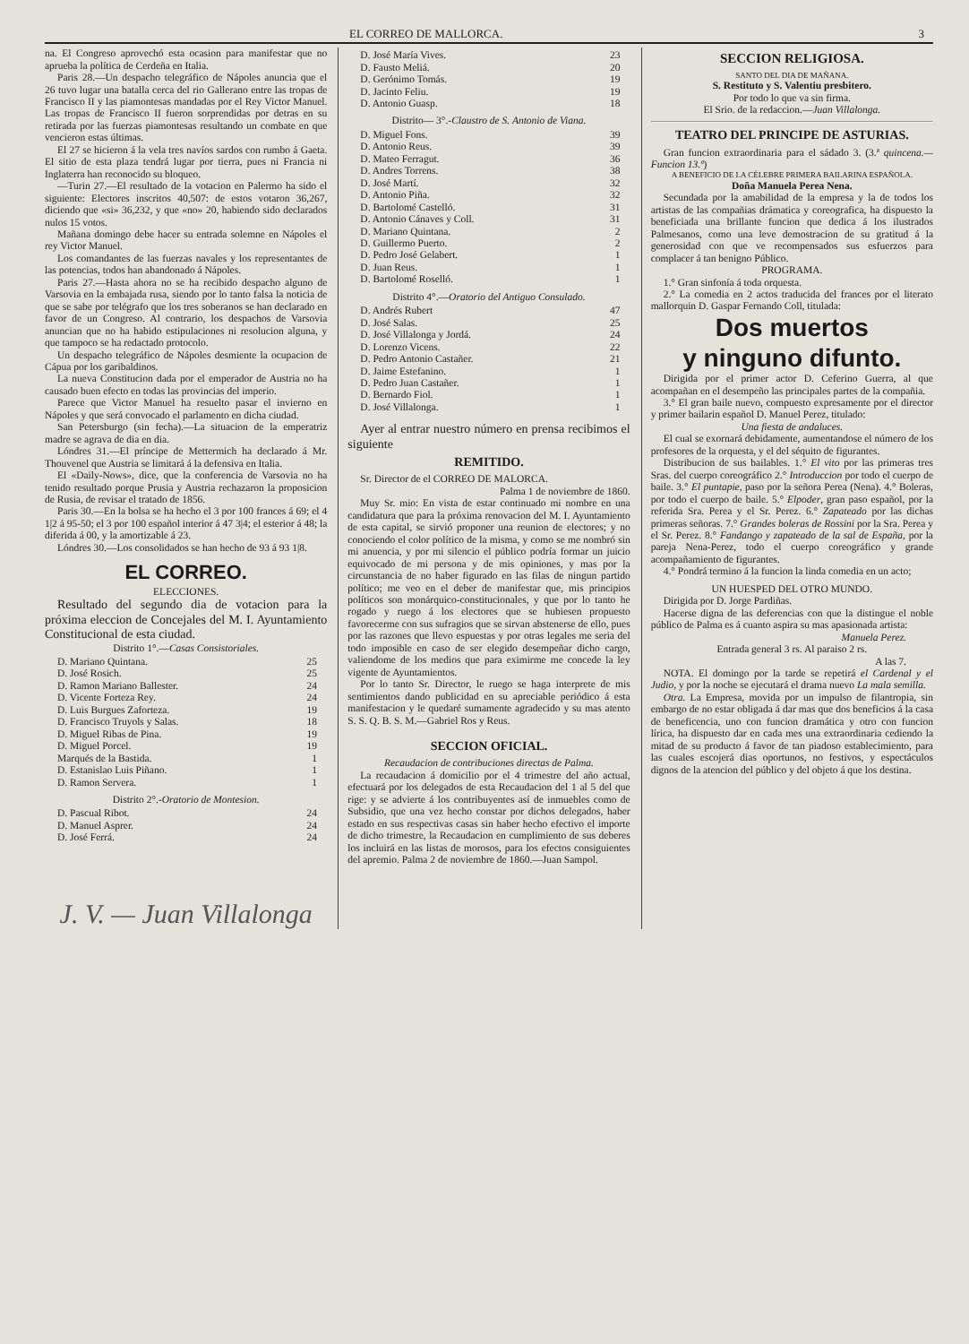EL CORREO DE MALLORCA. 3
na. El Congreso aprovechó esta ocasion para manifestar que no aprueba la política de Cerdeña en Italia.
Paris 28.—Un despacho telegráfico de Nápoles anuncia que el 26 tuvo lugar una batalla cerca del rio Gallerano entre las tropas de Francisco II y las piamontesas mandadas por el Rey Victor Manuel. Las tropas de Francisco II fueron sorprendidas por detras en su retirada por las fuerzas piamontesas resultando un combate en que vencieron estas últimas.
El 27 se hicieron á la vela tres navíos sardos con rumbo á Gaeta. El sitio de esta plaza tendrá lugar por tierra, pues ni Francia ni Inglaterra han reconocido su bloqueo.
—Turin 27.—El resultado de la votacion en Palermo ha sido el siguiente: Electores inscritos 40,507: de estos votaron 36,267, diciendo que «si» 36,232, y que «no» 20, habiendo sido declarados nulos 15 votos.
Mañana domingo debe hacer su entrada solemne en Nápoles el rey Victor Manuel.
Los comandantes de las fuerzas navales y los representantes de las potencias, todos han abandonado á Nápoles.
Paris 27.—Hasta ahora no se ha recibido despacho alguno de Varsovia en la embajada rusa, siendo por lo tanto falsa la noticia de que se sabe por telégrafo que los tres soberanos se han declarado en favor de un Congreso. Al contrario, los despachos de Varsovia anuncian que no ha habido estipulaciones ni resolucion alguna, y que tampoco se ha redactado protocolo.
Un despacho telegráfico de Nápoles desmiente la ocupacion de Cápua por los garibaldinos.
La nueva Constitucion dada por el emperador de Austria no ha causado buen efecto en todas las provincias del imperio.
Parece que Victor Manuel ha resuelto pasar el invierno en Nápoles y que será convocado el parlamento en dicha ciudad.
San Petersburgo (sin fecha).—La situacion de la emperatriz madre se agrava de dia en dia.
Lóndres 31.—El príncipe de Mettermich ha declarado á Mr. Thouvenel que Austria se limitará á la defensiva en Italia.
El «Daily-Nows», dice, que la conferencia de Varsovia no ha tenido resultado porque Prusia y Austria rechazaron la proposicion de Rusia, de revisar el tratado de 1856.
Paris 30.—En la bolsa se ha hecho el 3 por 100 frances á 69; el 4 1|2 á 95-50; el 3 por 100 español interior á 47 3|4; el esterior á 48; la diferida á 00, y la amortizable á 23.
Lóndres 30.—Los consolidados se han hecho de 93 á 93 1|8.
EL CORREO.
ELECCIONES.
Resultado del segundo dia de votacion para la próxima eleccion de Concejales del M. I. Ayuntamiento Constitucional de esta ciudad.
Distrito 1°.—Casas Consistoriales.
| D. Mariano Quintana. | 25 |
| D. José Rosich. | 25 |
| D. Ramon Mariano Ballester. | 24 |
| D. Vicente Forteza Rey. | 24 |
| D. Luis Burgues Zaforteza. | 19 |
| D. Francisco Truyols y Salas. | 18 |
| D. Miguel Ribas de Pina. | 19 |
| D. Miguel Porcel. | 19 |
| Marqués de la Bastida. | 1 |
| D. Estanislao Luis Piñano. | 1 |
| D. Ramon Servera. | 1 |
Distrito 2°.-Oratorio de Montesion.
| D. Pascual Ribot. | 24 |
| D. Manuel Asprer. | 24 |
| D. José Ferrá. | 24 |
J. V. — Juan Villalonga
| D. José María Vives. | 23 |
| D. Fausto Meliá. | 20 |
| D. Gerónimo Tomás. | 19 |
| D. Jacinto Feliu. | 19 |
| D. Antonio Guasp. | 18 |
Distrito— 3°.-Claustro de S. Antonio de Viana.
| D. Miguel Fons. | 39 |
| D. Antonio Reus. | 39 |
| D. Mateo Ferragut. | 36 |
| D. Andres Torrens. | 38 |
| D. José Martí. | 32 |
| D. Antonio Piña. | 32 |
| D. Bartolomé Castelló. | 31 |
| D. Antonio Cánaves y Coll. | 31 |
| D. Mariano Quintana. | 2 |
| D. Guillermo Puerto. | 2 |
| D. Pedro José Gelabert. | 1 |
| D. Juan Reus. | 1 |
| D. Bartolomé Roselló. | 1 |
Distrito 4°.—Oratorio del Antiguo Consulado.
| D. Andrés Rubert | 47 |
| D. José Salas. | 25 |
| D. José Villalonga y Jordá. | 24 |
| D. Lorenzo Vicens. | 22 |
| D. Pedro Antonio Castañer. | 21 |
| D. Jaime Estefanino. | 1 |
| D. Pedro Juan Castañer. | 1 |
| D. Bernardo Fiol. | 1 |
| D. José Villalonga. | 1 |
Ayer al entrar nuestro número en prensa recibimos el siguiente
REMITIDO.
Sr. Director de el CORREO DE MALORCA.
Palma 1 de noviembre de 1860.
Muy Sr. mio: En vista de estar continuado mi nombre en una candidatura que para la próxima renovacion del M. I. Ayuntamiento de esta capital, se sirvió proponer una reunion de electores; y no conociendo el color político de la misma, y como se me nombró sin mi anuencia, y por mi silencio el público podría formar un juicio equivocado de mi persona y de mis opiniones, y mas por la circunstancia de no haber figurado en las filas de ningun partido político; me veo en el deber de manifestar que, mis principios políticos son monárquico-constitucionales, y que por lo tanto he rogado y ruego á los electores que se hubiesen propuesto favorecerme con sus sufragios que se sirvan abstenerse de ello, pues por las razones que llevo espuestas y por otras legales me seria del todo imposible en caso de ser elegido desempeñar dicho cargo, valiendome de los medios que para eximirme me concede la ley vigente de Ayuntamientos.
Por lo tanto Sr. Director, le ruego se haga interprete de mis sentimientos dando publicidad en su apreciable periódico á esta manifestacion y le quedaré sumamente agradecido y su mas atento S. S. Q. B. S. M.—Gabriel Ros y Reus.
SECCION OFICIAL.
Recaudacion de contribuciones directas de Palma.
La recaudacion á domicilio por el 4 trimestre del año actual, efectuará por los delegados de esta Recaudacion del 1 al 5 del que rige: y se advierte á los contribuyentes así de inmuebles como de Subsidio, que una vez hecho constar por dichos delegados, haber estado en sus respectivas casas sin haber hecho efectivo el importe de dicho trimestre, la Recaudacion en cumplimiento de sus deberes los incluirá en las listas de morosos, para los efectos consiguientes del apremio. Palma 2 de noviembre de 1860.—Juan Sampol.
SECCION RELIGIOSA.
SANTO DEL DIA DE MAÑANA.
S. Restituto y S. Valentiu presbitero.
Por todo lo que va sin firma.
El Srio. de la redaccion.—Juan Villalonga.
TEATRO DEL PRINCIPE DE ASTURIAS.
Gran funcion extraordinaria para el sádado 3. (3.ª quincena.—Funcion 13.ª)
A BENEFICIO DE LA CÉLEBRE PRIMERA BAILARINA ESPAÑOLA.
Doña Manuela Perea Nena.
Secundada por la amabilidad de la empresa y la de todos los artistas de las compañias drámatica y coreografica, ha dispuesto la beneficiada una brillante funcion que dedica á los ilustrados Palmesanos, como una leve demostracion de su gratitud á la generosidad con que ve recompensados sus esfuerzos para complacer á tan benigno Público.
PROGRAMA.
1.° Gran sinfonía á toda orquesta.
2.° La comedia en 2 actos traducida del frances por el literato mallorquin D. Gaspar Fernando Coll, titulada:
Dos muertos
y ninguno difunto.
Dirigida por el primer actor D. Ceferino Guerra, al que acompañan en el desempeño las principales partes de la compañia.
3.° El gran baile nuevo, compuesto expresamente por el director y primer bailarin español D. Manuel Perez, titulado:
Una fiesta de andaluces.
El cual se exornará debidamente, aumentandose el número de los profesores de la orquesta, y el del séquito de figurantes.
Distribucion de sus bailables. 1.° El vito por las primeras tres Sras. del cuerpo coreográfico 2.° Introduccion por todo el cuerpo de baile. 3.° El puntapie, paso por la señora Perea (Nena). 4.° Boleras, por todo el cuerpo de baile. 5.° Elpoder, gran paso español, por la referida Sra. Perea y el Sr. Perez. 6.° Zapateado por las dichas primeras señoras. 7.° Grandes boleras de Rossini por la Sra. Perea y el Sr. Perez. 8.° Fandango y zapateado de la sal de España, por la pareja Nena-Perez, todo el cuerpo coreográfico y grande acompañamiento de figurantes.
4.° Pondrá termino á la funcion la linda comedia en un acto;
UN HUESPED DEL OTRO MUNDO.
Dirigida por D. Jorge Pardiñas.
Hacerse digna de las deferencias con que la distingue el noble público de Palma es á cuanto aspira su mas apasionada artista:
Manuela Perez.
Entrada general 3 rs. Al paraiso 2 rs.
A las 7.
NOTA. El domingo por la tarde se repetirá el Cardenal y el Judio, y por la noche se ejecutará el drama nuevo La mala semilla.
Otra. La Empresa, movida por un impulso de filantropia, sin embargo de no estar obligada á dar mas que dos beneficios á la casa de beneficencia, uno con funcion dramática y otro con funcion lírica, ha dispuesto dar en cada mes una extraordinaria cediendo la mitad de su producto á favor de tan piadoso establecimiento, para las cuales escojerá dias oportunos, no festivos, y espectáculos dignos de la atencion del público y del objeto á que los destina.